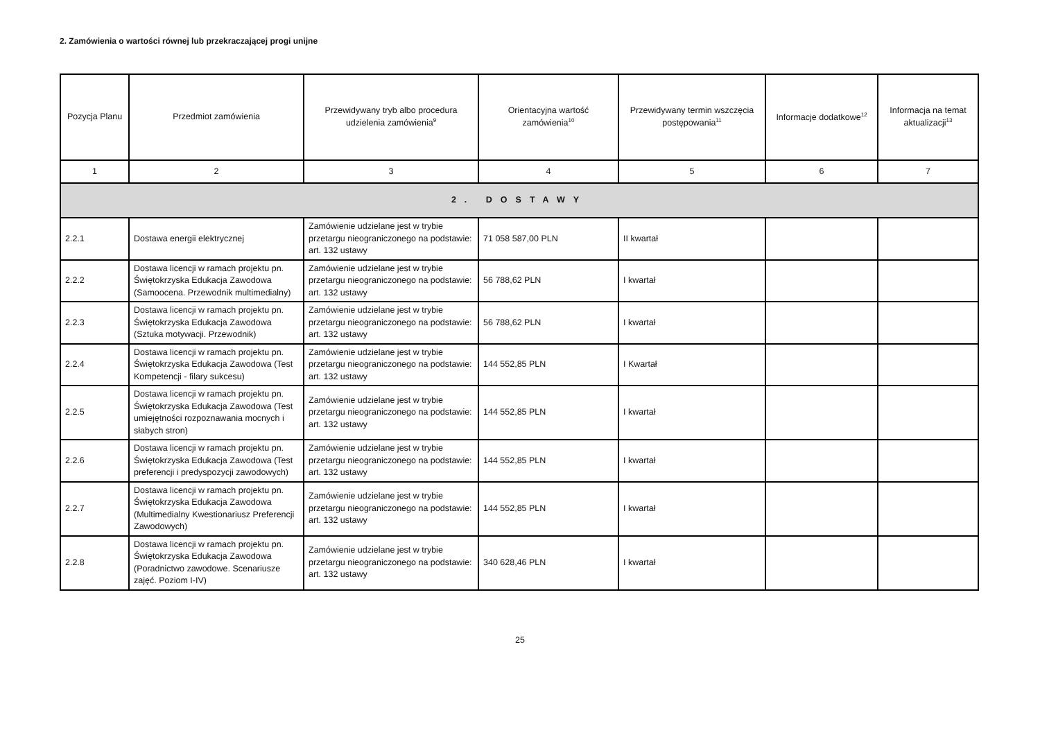2. Zamówienia o wartości równej lub przekraczającej progi unijne
| Pozycja Planu | Przedmiot zamówienia | Przewidywany tryb albo procedura udzielenia zamówienia<sup>9</sup> | Orientacyjna wartość zamówienia<sup>10</sup> | Przewidywany termin wszczęcia postępowania<sup>11</sup> | Informacje dodatkowe<sup>12</sup> | Informacja na temat aktualizacji<sup>13</sup> |
| --- | --- | --- | --- | --- | --- | --- |
| 1 | 2 | 3 | 4 | 5 | 6 | 7 |
| 2. DOSTAWY | | | | | | |
| 2.2.1 | Dostawa energii elektrycznej | Zamówienie udzielane jest w trybie przetargu nieograniczonego na podstawie: art. 132 ustawy | 71 058 587,00 PLN | II kwartał | | |
| 2.2.2 | Dostawa licencji w ramach projektu pn. Świętokrzyska Edukacja Zawodowa (Samoocena. Przewodnik multimedialny) | Zamówienie udzielane jest w trybie przetargu nieograniczonego na podstawie: art. 132 ustawy | 56 788,62 PLN | I kwartał | | |
| 2.2.3 | Dostawa licencji w ramach projektu pn. Świętokrzyska Edukacja Zawodowa (Sztuka motywacji. Przewodnik) | Zamówienie udzielane jest w trybie przetargu nieograniczonego na podstawie: art. 132 ustawy | 56 788,62 PLN | I kwartał | | |
| 2.2.4 | Dostawa licencji w ramach projektu pn. Świętokrzyska Edukacja Zawodowa (Test Kompetencji - filary sukcesu) | Zamówienie udzielane jest w trybie przetargu nieograniczonego na podstawie: art. 132 ustawy | 144 552,85 PLN | I Kwartał | | |
| 2.2.5 | Dostawa licencji w ramach projektu pn. Świętokrzyska Edukacja Zawodowa (Test umiejętności rozpoznawania mocnych i słabych stron) | Zamówienie udzielane jest w trybie przetargu nieograniczonego na podstawie: art. 132 ustawy | 144 552,85 PLN | I kwartał | | |
| 2.2.6 | Dostawa licencji w ramach projektu pn. Świętokrzyska Edukacja Zawodowa (Test preferencji i predyspozycji zawodowych) | Zamówienie udzielane jest w trybie przetargu nieograniczonego na podstawie: art. 132 ustawy | 144 552,85 PLN | I kwartał | | |
| 2.2.7 | Dostawa licencji w ramach projektu pn. Świętokrzyska Edukacja Zawodowa (Multimedialny Kwestionariusz Preferencji Zawodowych) | Zamówienie udzielane jest w trybie przetargu nieograniczonego na podstawie: art. 132 ustawy | 144 552,85 PLN | I kwartał | | |
| 2.2.8 | Dostawa licencji w ramach projektu pn. Świętokrzyska Edukacja Zawodowa (Poradnictwo zawodowe. Scenariusze zajęć. Poziom I-IV) | Zamówienie udzielane jest w trybie przetargu nieograniczonego na podstawie: art. 132 ustawy | 340 628,46 PLN | I kwartał | | |
25